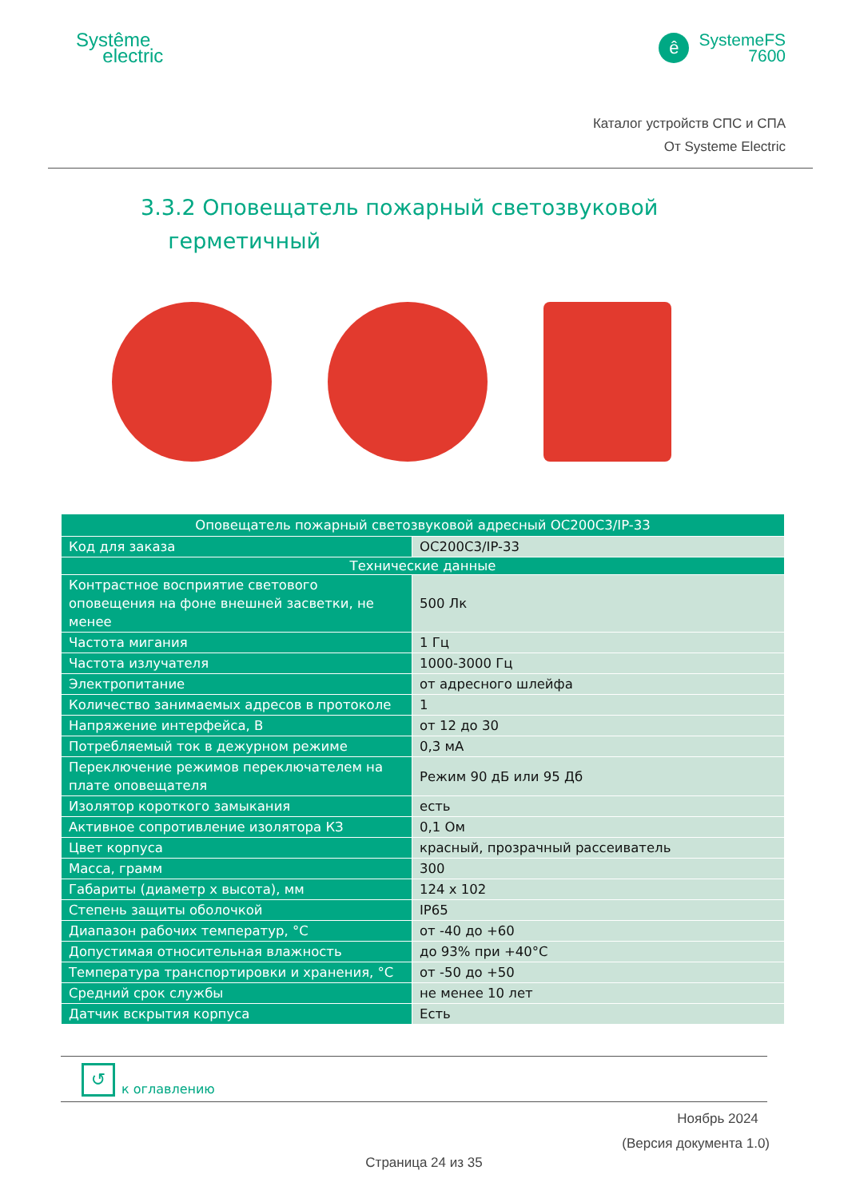Systême
electric
ê SystemeFS
7600
Каталог устройств СПС и СПА
От Systeme Electric
3.3.2 Оповещатель пожарный светозвуковой
герметичный
| Оповещатель пожарный светозвуковой адресный ОС200С3/IP-33 | |
| --- | --- |
| Код для заказа | ОС200С3/IP-33 |
| Технические данные | |
| Контрастное восприятие светового оповещения на фоне внешней засветки, не менее | 500 Лк |
| Частота мигания | 1 Гц |
| Частота излучателя | 1000-3000 Гц |
| Электропитание | от адресного шлейфа |
| Количество занимаемых адресов в протоколе | 1 |
| Напряжение интерфейса, В | от 12 до 30 |
| Потребляемый ток в дежурном режиме | 0,3 мА |
| Переключение режимов переключателем на плате оповещателя | Режим 90 дБ или 95 Дб |
| Изолятор короткого замыкания | есть |
| Активное сопротивление изолятора КЗ | 0,1 Ом |
| Цвет корпуса | красный, прозрачный рассеиватель |
| Масса, грамм | 300 |
| Габариты (диаметр х высота), мм | 124 x 102 |
| Степень защиты оболочкой | IP65 |
| Диапазон рабочих температур, °С | от -40 до +60 |
| Допустимая относительная влажность | до 93% при +40°С |
| Температура транспортировки и хранения, °С | от -50 до +50 |
| Средний срок службы | не менее 10 лет |
| Датчик вскрытия корпуса | Есть |
↺ к оглавлению
Ноябрь 2024
(Версия документа 1.0)
Страница 24 из 35